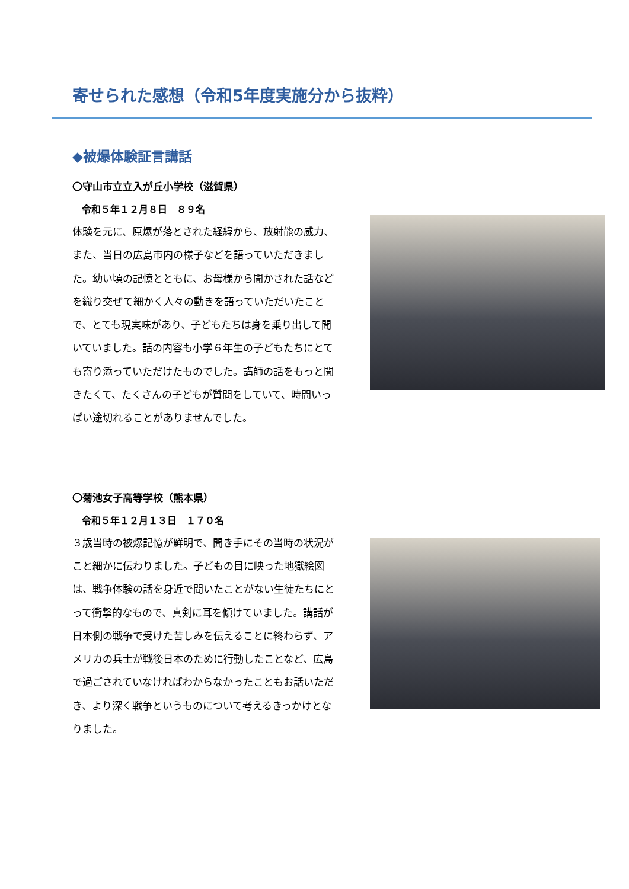寄せられた感想（令和5年度実施分から抜粋）
◆被爆体験証言講話
〇守山市立立入が丘小学校（滋賀県）
令和５年１２月８日　８９名
体験を元に、原爆が落とされた経緯から、放射能の威力、また、当日の広島市内の様子などを語っていただきました。幼い頃の記憶とともに、お母様から聞かされた話などを織り交ぜて細かく人々の動きを語っていただいたことで、とても現実味があり、子どもたちは身を乗り出して聞いていました。話の内容も小学６年生の子どもたちにとても寄り添っていただけたものでした。講師の話をもっと聞きたくて、たくさんの子どもが質問をしていて、時間いっぱい途切れることがありませんでした。
〇菊池女子高等学校（熊本県）
令和５年１２月１３日　１７０名
３歳当時の被爆記憶が鮮明で、聞き手にその当時の状況がこと細かに伝わりました。子どもの目に映った地獄絵図は、戦争体験の話を身近で聞いたことがない生徒たちにとって衝撃的なもので、真剣に耳を傾けていました。講話が日本側の戦争で受けた苦しみを伝えることに終わらず、アメリカの兵士が戦後日本のために行動したことなど、広島で過ごされていなければわからなかったこともお話いただき、より深く戦争というものについて考えるきっかけとなりました。